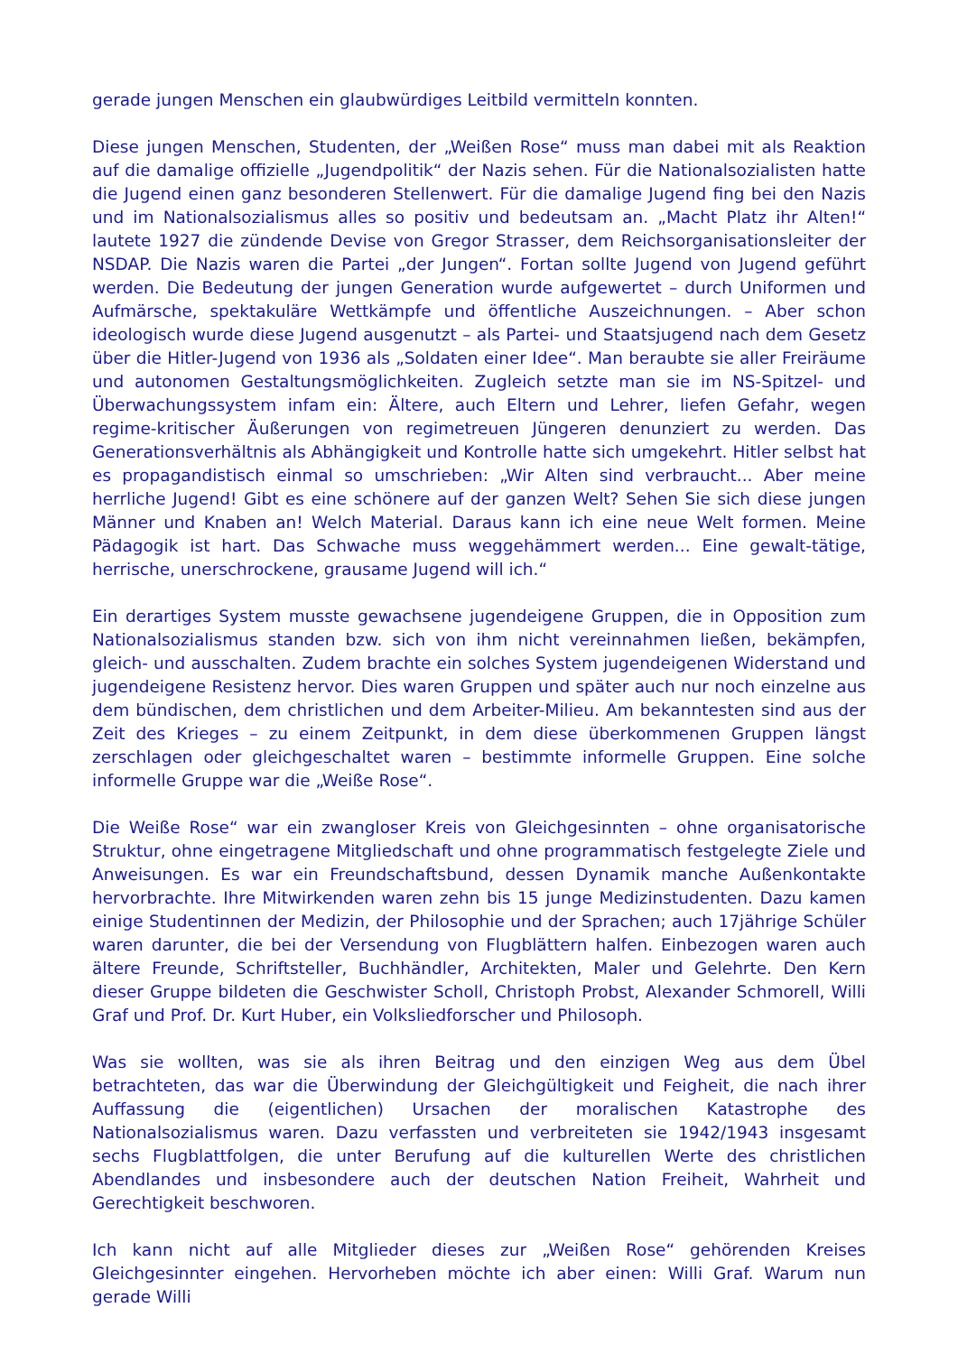gerade jungen Menschen ein glaubwürdiges Leitbild vermitteln konnten.
Diese jungen Menschen, Studenten, der „Weißen Rose“ muss man dabei mit als Reaktion auf die damalige offizielle „Jugendpolitik“ der Nazis sehen. Für die Nationalsozialisten hatte die Jugend einen ganz besonderen Stellenwert. Für die damalige Jugend fing bei den Nazis und im Nationalsozialismus alles so positiv und bedeutsam an. „Macht Platz ihr Alten!“ lautete 1927 die zündende Devise von Gregor Strasser, dem Reichsorganisationsleiter der NSDAP. Die Nazis waren die Partei „der Jungen“. Fortan sollte Jugend von Jugend geführt werden. Die Bedeutung der jungen Generation wurde aufgewertet – durch Uniformen und Aufmärsche, spektakuläre Wettkämpfe und öffentliche Auszeichnungen. – Aber schon ideologisch wurde diese Jugend ausgenutzt – als Partei- und Staatsjugend nach dem Gesetz über die Hitler-Jugend von 1936 als „Soldaten einer Idee“. Man beraubte sie aller Freiräume und autonomen Gestaltungsmöglichkeiten. Zugleich setzte man sie im NS-Spitzel- und Überwachungssystem infam ein: Ältere, auch Eltern und Lehrer, liefen Gefahr, wegen regime-kritischer Äußerungen von regimetreuen Jüngeren denunziert zu werden. Das Generationsverhältnis als Abhängigkeit und Kontrolle hatte sich umgekehrt. Hitler selbst hat es propagandistisch einmal so umschrieben: „Wir Alten sind verbraucht... Aber meine herrliche Jugend! Gibt es eine schönere auf der ganzen Welt? Sehen Sie sich diese jungen Männer und Knaben an! Welch Material. Daraus kann ich eine neue Welt formen. Meine Pädagogik ist hart. Das Schwache muss weggehämmert werden... Eine gewalt-tätige, herrische, unerschrockene, grausame Jugend will ich.“
Ein derartiges System musste gewachsene jugendeigene Gruppen, die in Opposition zum Nationalsozialismus standen bzw. sich von ihm nicht vereinnahmen ließen, bekämpfen, gleich- und ausschalten. Zudem brachte ein solches System jugendeigenen Widerstand und jugendeigene Resistenz hervor. Dies waren Gruppen und später auch nur noch einzelne aus dem bündischen, dem christlichen und dem Arbeiter-Milieu. Am bekanntesten sind aus der Zeit des Krieges – zu einem Zeitpunkt, in dem diese überkommenen Gruppen längst zerschlagen oder gleichgeschaltet waren – bestimmte informelle Gruppen. Eine solche informelle Gruppe war die „Weiße Rose“.
Die Weiße Rose“ war ein zwangloser Kreis von Gleichgesinnten – ohne organisatorische Struktur, ohne eingetragene Mitgliedschaft und ohne programmatisch festgelegte Ziele und Anweisungen. Es war ein Freundschaftsbund, dessen Dynamik manche Außenkontakte hervorbrachte. Ihre Mitwirkenden waren zehn bis 15 junge Medizinstudenten. Dazu kamen einige Studentinnen der Medizin, der Philosophie und der Sprachen; auch 17jährige Schüler waren darunter, die bei der Versendung von Flugblättern halfen. Einbezogen waren auch ältere Freunde, Schriftsteller, Buchhändler, Architekten, Maler und Gelehrte. Den Kern dieser Gruppe bildeten die Geschwister Scholl, Christoph Probst, Alexander Schmorell, Willi Graf und Prof. Dr. Kurt Huber, ein Volksliedforscher und Philosoph.
Was sie wollten, was sie als ihren Beitrag und den einzigen Weg aus dem Übel betrachteten, das war die Überwindung der Gleichgültigkeit und Feigheit, die nach ihrer Auffassung die (eigentlichen) Ursachen der moralischen Katastrophe des Nationalsozialismus waren. Dazu verfassten und verbreiteten sie 1942/1943 insgesamt sechs Flugblattfolgen, die unter Berufung auf die kulturellen Werte des christlichen Abendlandes und insbesondere auch der deutschen Nation Freiheit, Wahrheit und Gerechtigkeit beschworen.
Ich kann nicht auf alle Mitglieder dieses zur „Weißen Rose“ gehörenden Kreises Gleichgesinnter eingehen. Hervorheben möchte ich aber einen: Willi Graf. Warum nun gerade Willi